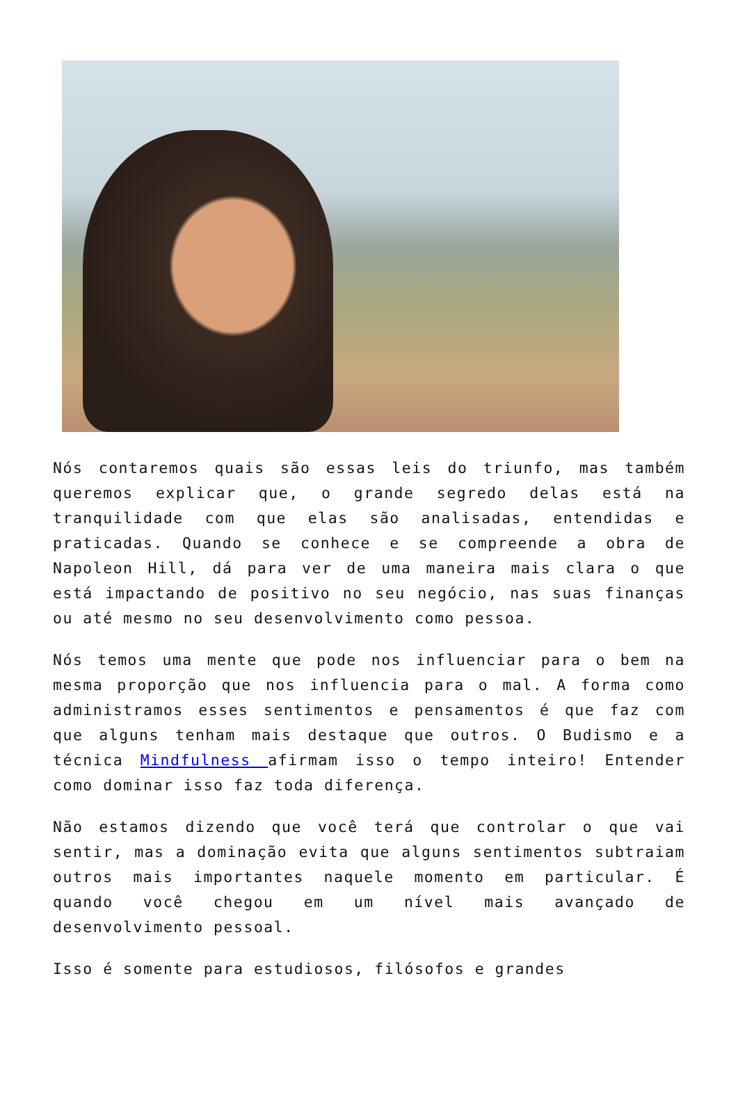Nós contaremos quais são essas leis do triunfo, mas também queremos explicar que, o grande segredo delas está na tranquilidade com que elas são analisadas, entendidas e praticadas. Quando se conhece e se compreende a obra de Napoleon Hill, dá para ver de uma maneira mais clara o que está impactando de positivo no seu negócio, nas suas finanças ou até mesmo no seu desenvolvimento como pessoa.
Nós temos uma mente que pode nos influenciar para o bem na mesma proporção que nos influencia para o mal. A forma como administramos esses sentimentos e pensamentos é que faz com que alguns tenham mais destaque que outros. O Budismo e a técnica Mindfulness afirmam isso o tempo inteiro! Entender como dominar isso faz toda diferença.
Não estamos dizendo que você terá que controlar o que vai sentir, mas a dominação evita que alguns sentimentos subtraiam outros mais importantes naquele momento em particular. É quando você chegou em um nível mais avançado de desenvolvimento pessoal.
Isso é somente para estudiosos, filósofos e grandes